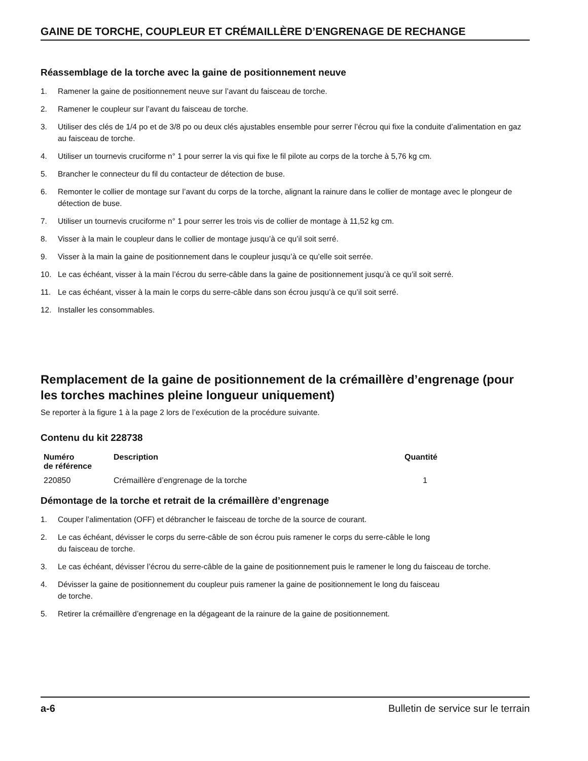GAINE DE TORCHE, COUPLEUR ET CRÉMAILLÈRE D’ENGRENAGE DE RECHANGE
Réassemblage de la torche avec la gaine de positionnement neuve
1. Ramener la gaine de positionnement neuve sur l’avant du faisceau de torche.
2. Ramener le coupleur sur l’avant du faisceau de torche.
3. Utiliser des clés de 1/4 po et de 3/8 po ou deux clés ajustables ensemble pour serrer l’écrou qui fixe la conduite d’alimentation en gaz au faisceau de torche.
4. Utiliser un tournevis cruciforme n° 1 pour serrer la vis qui fixe le fil pilote au corps de la torche à 5,76 kg cm.
5. Brancher le connecteur du fil du contacteur de détection de buse.
6. Remonter le collier de montage sur l’avant du corps de la torche, alignant la rainure dans le collier de montage avec le plongeur de détection de buse.
7. Utiliser un tournevis cruciforme n° 1 pour serrer les trois vis de collier de montage à 11,52 kg cm.
8. Visser à la main le coupleur dans le collier de montage jusqu’à ce qu’il soit serré.
9. Visser à la main la gaine de positionnement dans le coupleur jusqu’à ce qu’elle soit serrée.
10. Le cas échéant, visser à la main l’écrou du serre-câble dans la gaine de positionnement jusqu’à ce qu’il soit serré.
11. Le cas échéant, visser à la main le corps du serre-câble dans son écrou jusqu’à ce qu’il soit serré.
12. Installer les consommables.
Remplacement de la gaine de positionnement de la crémaillère d’engrenage (pour les torches machines pleine longueur uniquement)
Se reporter à la figure 1 à la page 2 lors de l’exécution de la procédure suivante.
Contenu du kit 228738
| Numéro de référence | Description | Quantité |
| --- | --- | --- |
| 220850 | Crémaillère d’engrenage de la torche | 1 |
Démontage de la torche et retrait de la crémaillère d’engrenage
1. Couper l’alimentation (OFF) et débrancher le faisceau de torche de la source de courant.
2. Le cas échéant, dévisser le corps du serre-câble de son écrou puis ramener le corps du serre-câble le long
du faisceau de torche.
3. Le cas échéant, dévisser l’écrou du serre-câble de la gaine de positionnement puis le ramener le long du faisceau de torche.
4. Dévisser la gaine de positionnement du coupleur puis ramener la gaine de positionnement le long du faisceau
de torche.
5. Retirer la crémaillère d’engrenage en la dégageant de la rainure de la gaine de positionnement.
a-6 Bulletin de service sur le terrain